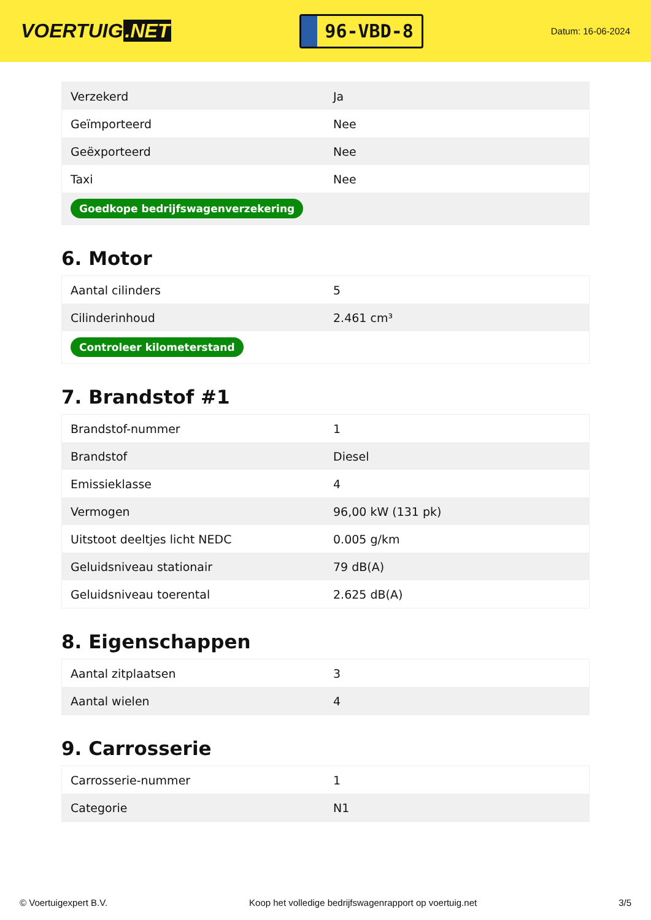VOERTUIG.NET
96-VBD-8
Datum: 16-06-2024
| Verzekerd | Ja |
| Geïmporteerd | Nee |
| Geëxporteerd | Nee |
| Taxi | Nee |
| Goedkope bedrijfswagenverzekering | |
6. Motor
| Aantal cilinders | 5 |
| Cilinderinhoud | 2.461 cm³ |
| Controleer kilometerstand | |
7. Brandstof #1
| Brandstof-nummer | 1 |
| Brandstof | Diesel |
| Emissieklasse | 4 |
| Vermogen | 96,00 kW (131 pk) |
| Uitstoot deeltjes licht NEDC | 0.005 g/km |
| Geluidsniveau stationair | 79 dB(A) |
| Geluidsniveau toerental | 2.625 dB(A) |
8. Eigenschappen
| Aantal zitplaatsen | 3 |
| Aantal wielen | 4 |
9. Carrosserie
| Carrosserie-nummer | 1 |
| Categorie | N1 |
© Voertuigexpert B.V. Koop het volledige bedrijfswagenrapport op voertuig.net 3/5